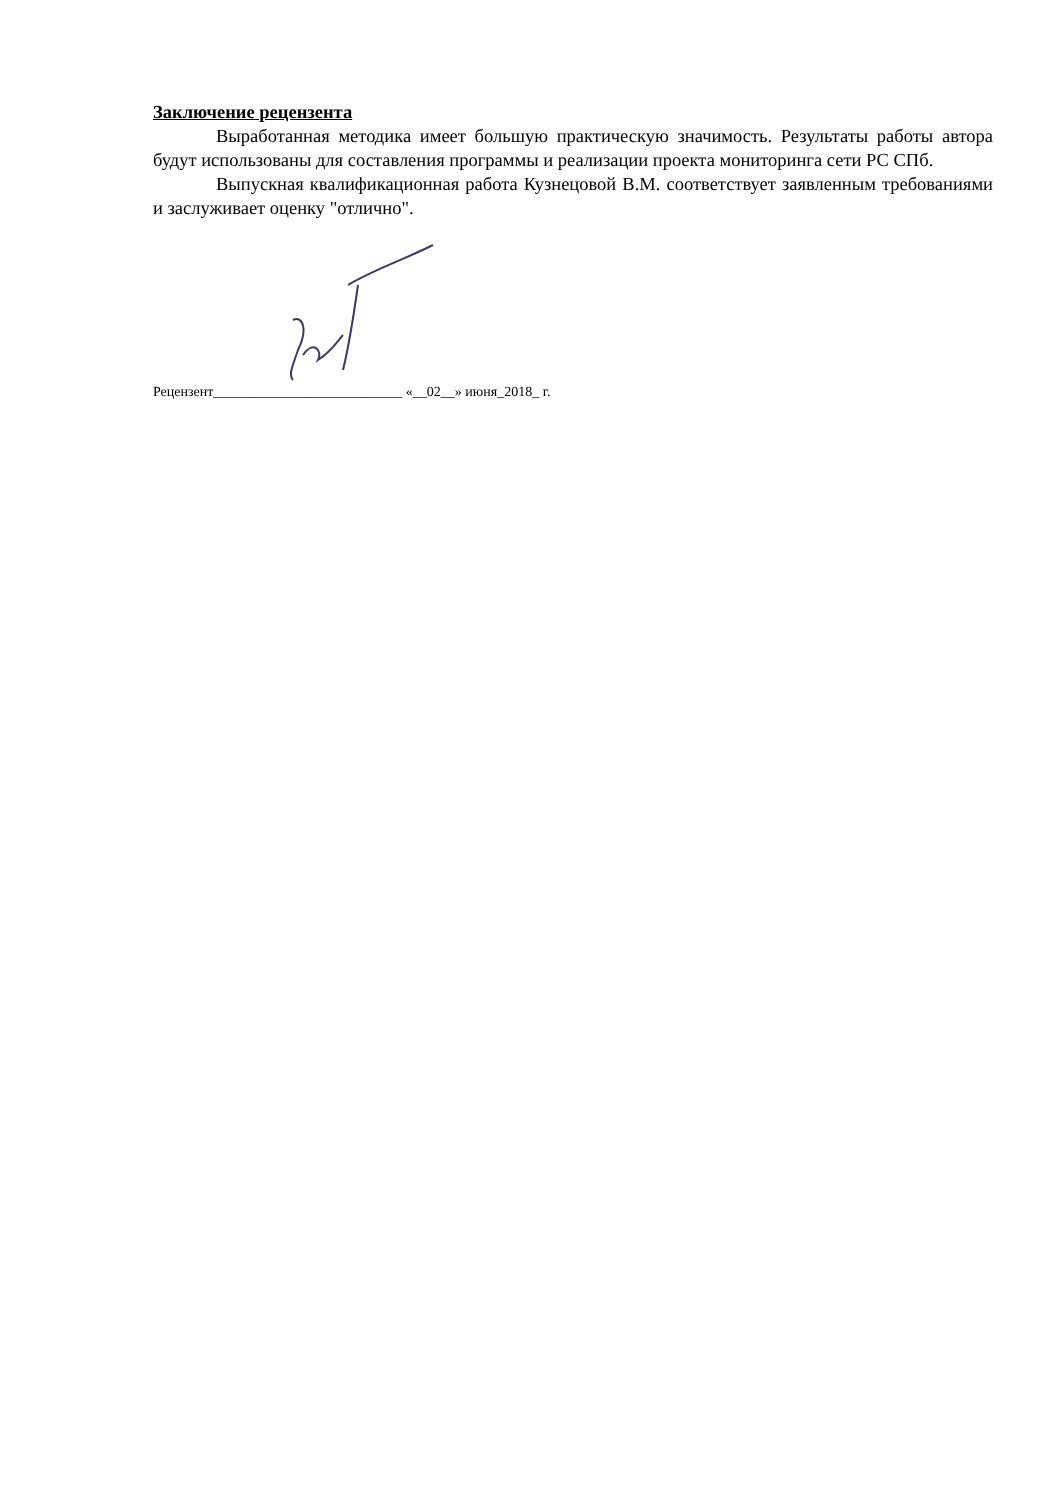Заключение рецензента
Выработанная методика имеет большую практическую значимость. Результаты работы автора будут использованы для составления программы и реализации проекта мониторинга сети РС СПб.
Выпускная квалификационная работа Кузнецовой В.М. соответствует заявленным требованиями и заслуживает оценку "отлично".
Рецензент___________________________ «__02__» июня_2018_ г.